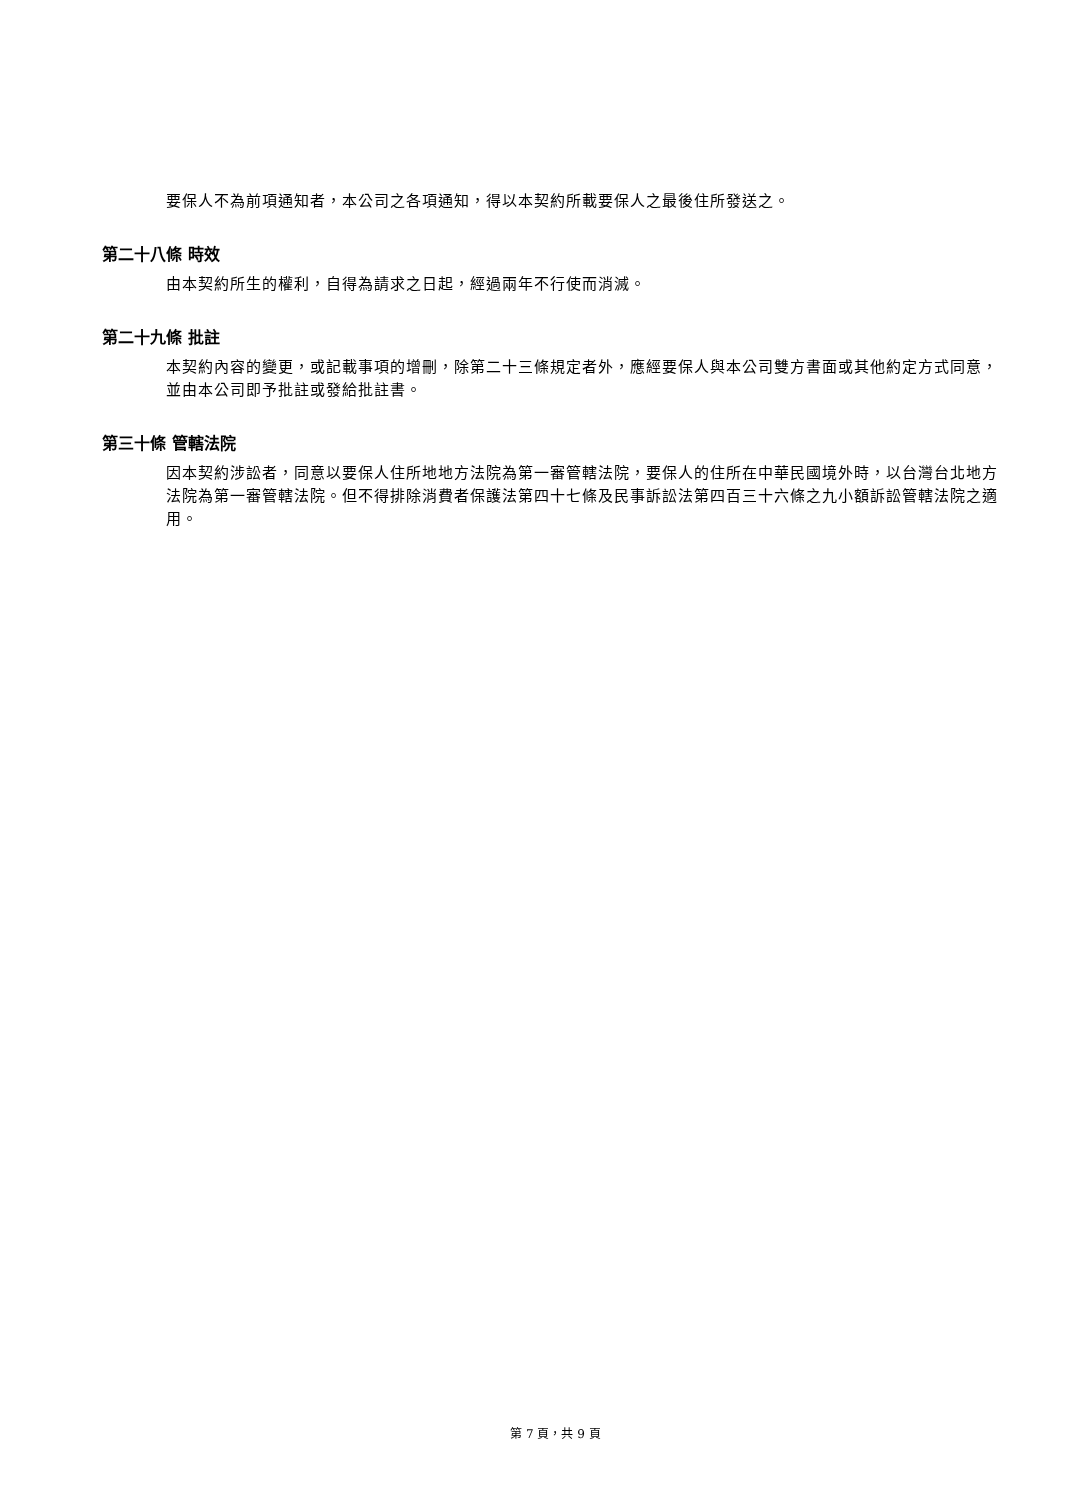要保人不為前項通知者，本公司之各項通知，得以本契約所載要保人之最後住所發送之。
第二十八條 時效
由本契約所生的權利，自得為請求之日起，經過兩年不行使而消滅。
第二十九條 批註
本契約內容的變更，或記載事項的增刪，除第二十三條規定者外，應經要保人與本公司雙方書面或其他約定方式同意，並由本公司即予批註或發給批註書。
第三十條 管轄法院
因本契約涉訟者，同意以要保人住所地地方法院為第一審管轄法院，要保人的住所在中華民國境外時，以台灣台北地方法院為第一審管轄法院。但不得排除消費者保護法第四十七條及民事訴訟法第四百三十六條之九小額訴訟管轄法院之適用。
第 7 頁，共 9 頁